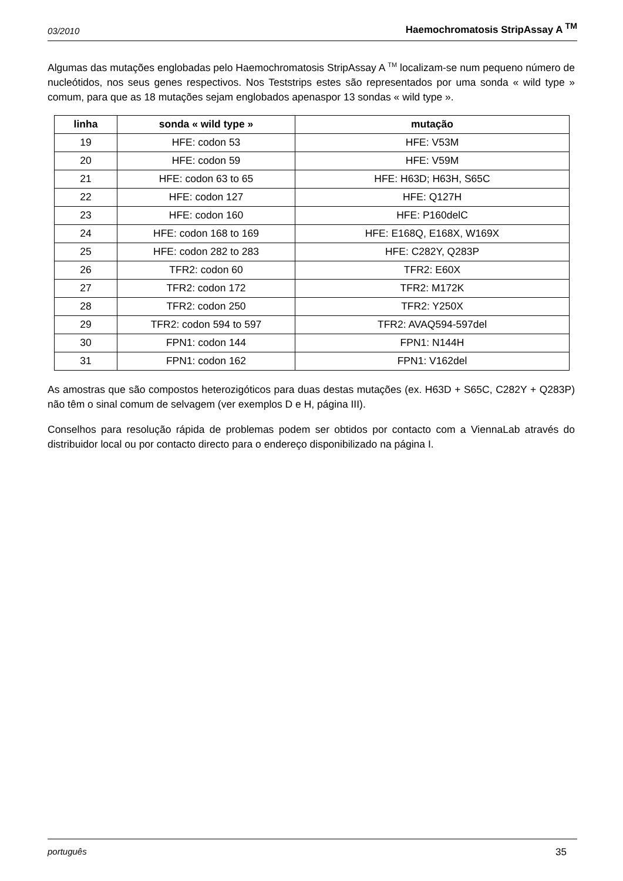03/2010 Haemochromatosis StripAssay A <sup>TM</sup>
Algumas das mutações englobadas pelo Haemochromatosis StripAssay A <sup>TM</sup> localizam-se num pequeno número de nucleótidos, nos seus genes respectivos. Nos Teststrips estes são representados por uma sonda « wild type » comum, para que as 18 mutações sejam englobados apenaspor 13 sondas « wild type ».
| linha | sonda « wild type » | mutação |
| --- | --- | --- |
| 19 | HFE: codon 53 | HFE: V53M |
| 20 | HFE: codon 59 | HFE: V59M |
| 21 | HFE: codon 63 to 65 | HFE: H63D; H63H, S65C |
| 22 | HFE: codon 127 | HFE: Q127H |
| 23 | HFE: codon 160 | HFE: P160delC |
| 24 | HFE: codon 168 to 169 | HFE: E168Q, E168X, W169X |
| 25 | HFE: codon 282 to 283 | HFE: C282Y, Q283P |
| 26 | TFR2: codon 60 | TFR2: E60X |
| 27 | TFR2: codon 172 | TFR2: M172K |
| 28 | TFR2: codon 250 | TFR2: Y250X |
| 29 | TFR2: codon 594 to 597 | TFR2: AVAQ594-597del |
| 30 | FPN1: codon 144 | FPN1: N144H |
| 31 | FPN1: codon 162 | FPN1: V162del |
As amostras que são compostos heterozigóticos para duas destas mutações (ex. H63D + S65C, C282Y + Q283P) não têm o sinal comum de selvagem (ver exemplos D e H, página III).
Conselhos para resolução rápida de problemas podem ser obtidos por contacto com a ViennaLab através do distribuidor local ou por contacto directo para o endereço disponibilizado na página I.
português 35